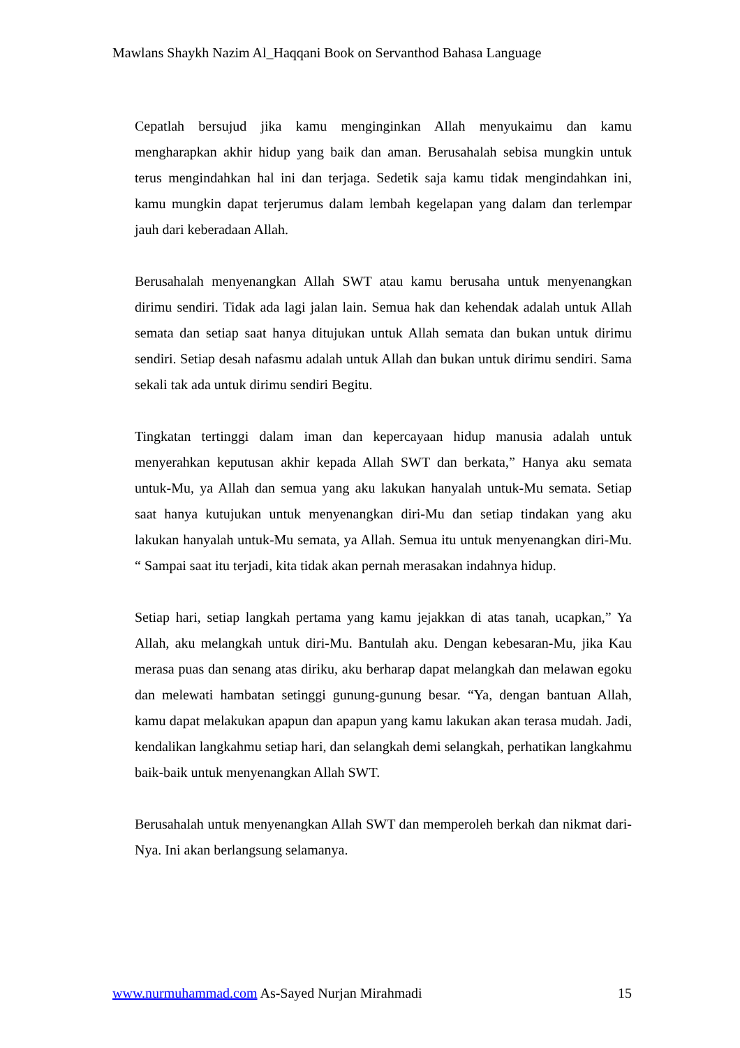Mawlans Shaykh Nazim Al_Haqqani Book on Servanthod Bahasa Language
Cepatlah bersujud jika kamu menginginkan Allah menyukaimu dan kamu mengharapkan akhir hidup yang baik dan aman. Berusahalah sebisa mungkin untuk terus mengindahkan hal ini dan terjaga. Sedetik saja kamu tidak mengindahkan ini, kamu mungkin dapat terjerumus dalam lembah kegelapan yang dalam dan terlempar jauh dari keberadaan Allah.
Berusahalah menyenangkan Allah SWT atau kamu berusaha untuk menyenangkan dirimu sendiri. Tidak ada lagi jalan lain. Semua hak dan kehendak adalah untuk Allah semata dan setiap saat hanya ditujukan untuk Allah semata dan bukan untuk dirimu sendiri. Setiap desah nafasmu adalah untuk Allah dan bukan untuk dirimu sendiri. Sama sekali tak ada untuk dirimu sendiri Begitu.
Tingkatan tertinggi dalam iman dan kepercayaan hidup manusia adalah untuk menyerahkan keputusan akhir kepada Allah SWT dan berkata,” Hanya aku semata untuk-Mu, ya Allah dan semua yang aku lakukan hanyalah untuk-Mu semata. Setiap saat hanya kutujukan untuk menyenangkan diri-Mu dan setiap tindakan yang aku lakukan hanyalah untuk-Mu semata, ya Allah. Semua itu untuk menyenangkan diri-Mu. “ Sampai saat itu terjadi, kita tidak akan pernah merasakan indahnya hidup.
Setiap hari, setiap langkah pertama yang kamu jejakkan di atas tanah, ucapkan,” Ya Allah, aku melangkah untuk diri-Mu. Bantulah aku. Dengan kebesaran-Mu, jika Kau merasa puas dan senang atas diriku, aku berharap dapat melangkah dan melawan egoku dan melewati hambatan setinggi gunung-gunung besar. “Ya, dengan bantuan Allah, kamu dapat melakukan apapun dan apapun yang kamu lakukan akan terasa mudah. Jadi, kendalikan langkahmu setiap hari, dan selangkah demi selangkah, perhatikan langkahmu baik-baik untuk menyenangkan Allah SWT.
Berusahalah untuk menyenangkan Allah SWT dan memperoleh berkah dan nikmat dari-Nya. Ini akan berlangsung selamanya.
www.nurmuhammad.com As-Sayed Nurjan Mirahmadi 15